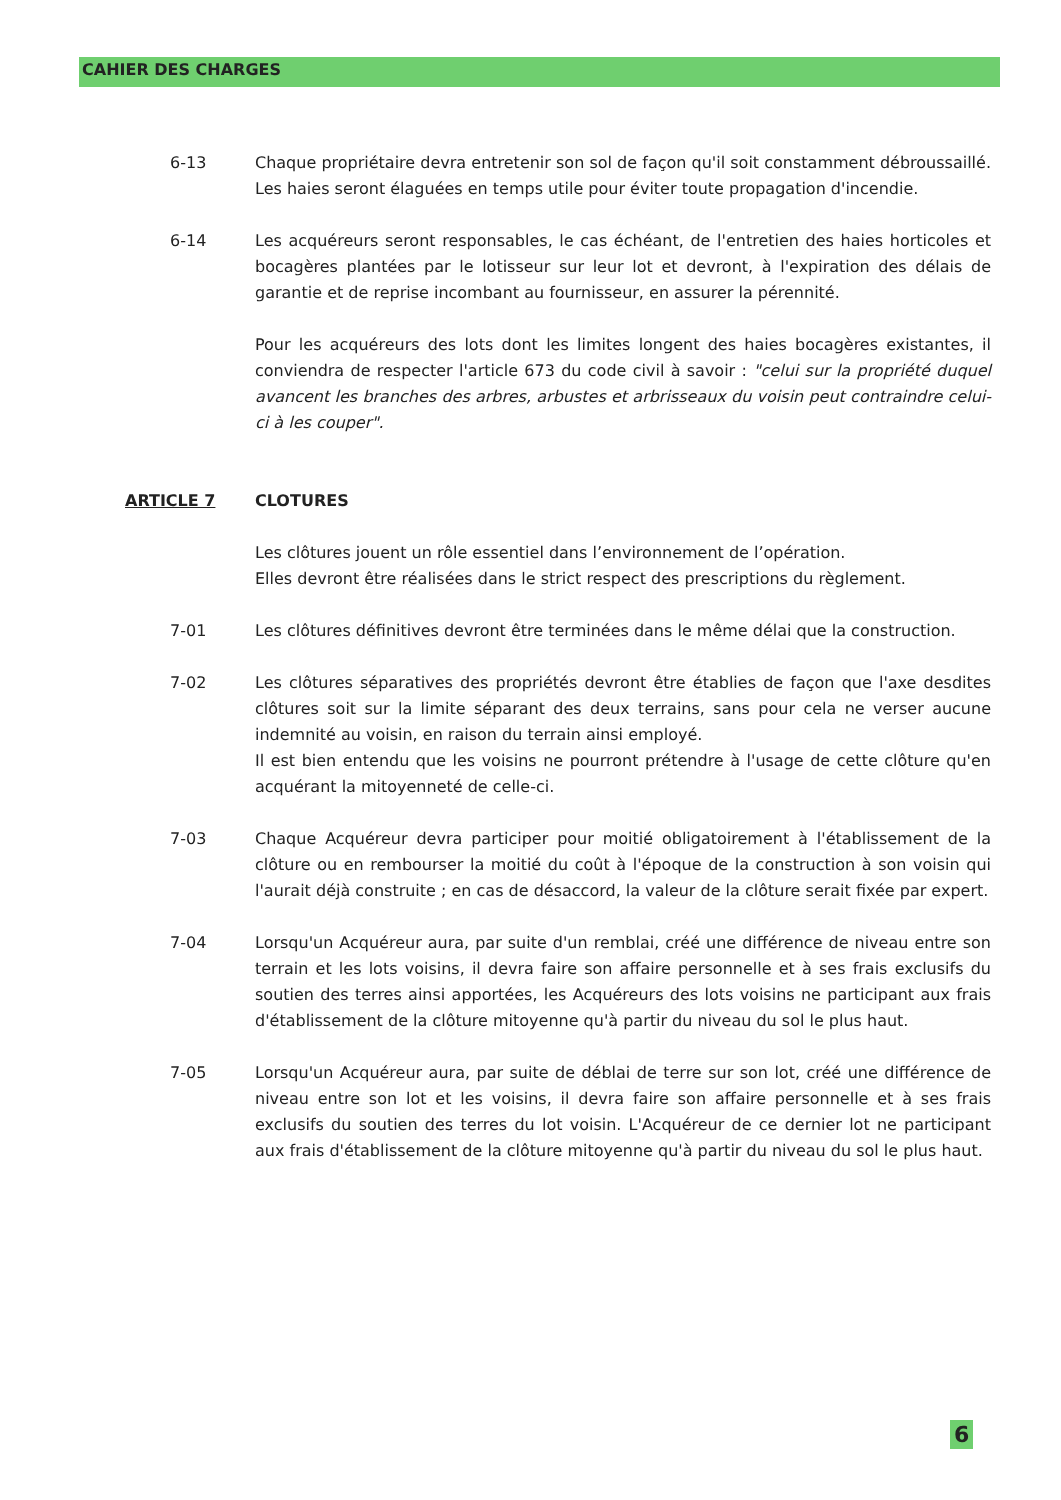CAHIER DES CHARGES
6-13 Chaque propriétaire devra entretenir son sol de façon qu'il soit constamment débroussaillé. Les haies seront élaguées en temps utile pour éviter toute propagation d'incendie.
6-14 Les acquéreurs seront responsables, le cas échéant, de l'entretien des haies horticoles et bocagères plantées par le lotisseur sur leur lot et devront, à l'expiration des délais de garantie et de reprise incombant au fournisseur, en assurer la pérennité.
Pour les acquéreurs des lots dont les limites longent des haies bocagères existantes, il conviendra de respecter l'article 673 du code civil à savoir : "celui sur la propriété duquel avancent les branches des arbres, arbustes et arbrisseaux du voisin peut contraindre celui-ci à les couper".
ARTICLE 7 CLOTURES
Les clôtures jouent un rôle essentiel dans l’environnement de l’opération.
Elles devront être réalisées dans le strict respect des prescriptions du règlement.
7-01 Les clôtures définitives devront être terminées dans le même délai que la construction.
7-02 Les clôtures séparatives des propriétés devront être établies de façon que l'axe desdites clôtures soit sur la limite séparant des deux terrains, sans pour cela ne verser aucune indemnité au voisin, en raison du terrain ainsi employé.
Il est bien entendu que les voisins ne pourront prétendre à l'usage de cette clôture qu'en acquérant la mitoyenneté de celle-ci.
7-03 Chaque Acquéreur devra participer pour moitié obligatoirement à l'établissement de la clôture ou en rembourser la moitié du coût à l'époque de la construction à son voisin qui l'aurait déjà construite ; en cas de désaccord, la valeur de la clôture serait fixée par expert.
7-04 Lorsqu'un Acquéreur aura, par suite d'un remblai, créé une différence de niveau entre son terrain et les lots voisins, il devra faire son affaire personnelle et à ses frais exclusifs du soutien des terres ainsi apportées, les Acquéreurs des lots voisins ne participant aux frais d'établissement de la clôture mitoyenne qu'à partir du niveau du sol le plus haut.
7-05 Lorsqu'un Acquéreur aura, par suite de déblai de terre sur son lot, créé une différence de niveau entre son lot et les voisins, il devra faire son affaire personnelle et à ses frais exclusifs du soutien des terres du lot voisin. L'Acquéreur de ce dernier lot ne participant aux frais d'établissement de la clôture mitoyenne qu'à partir du niveau du sol le plus haut.
6